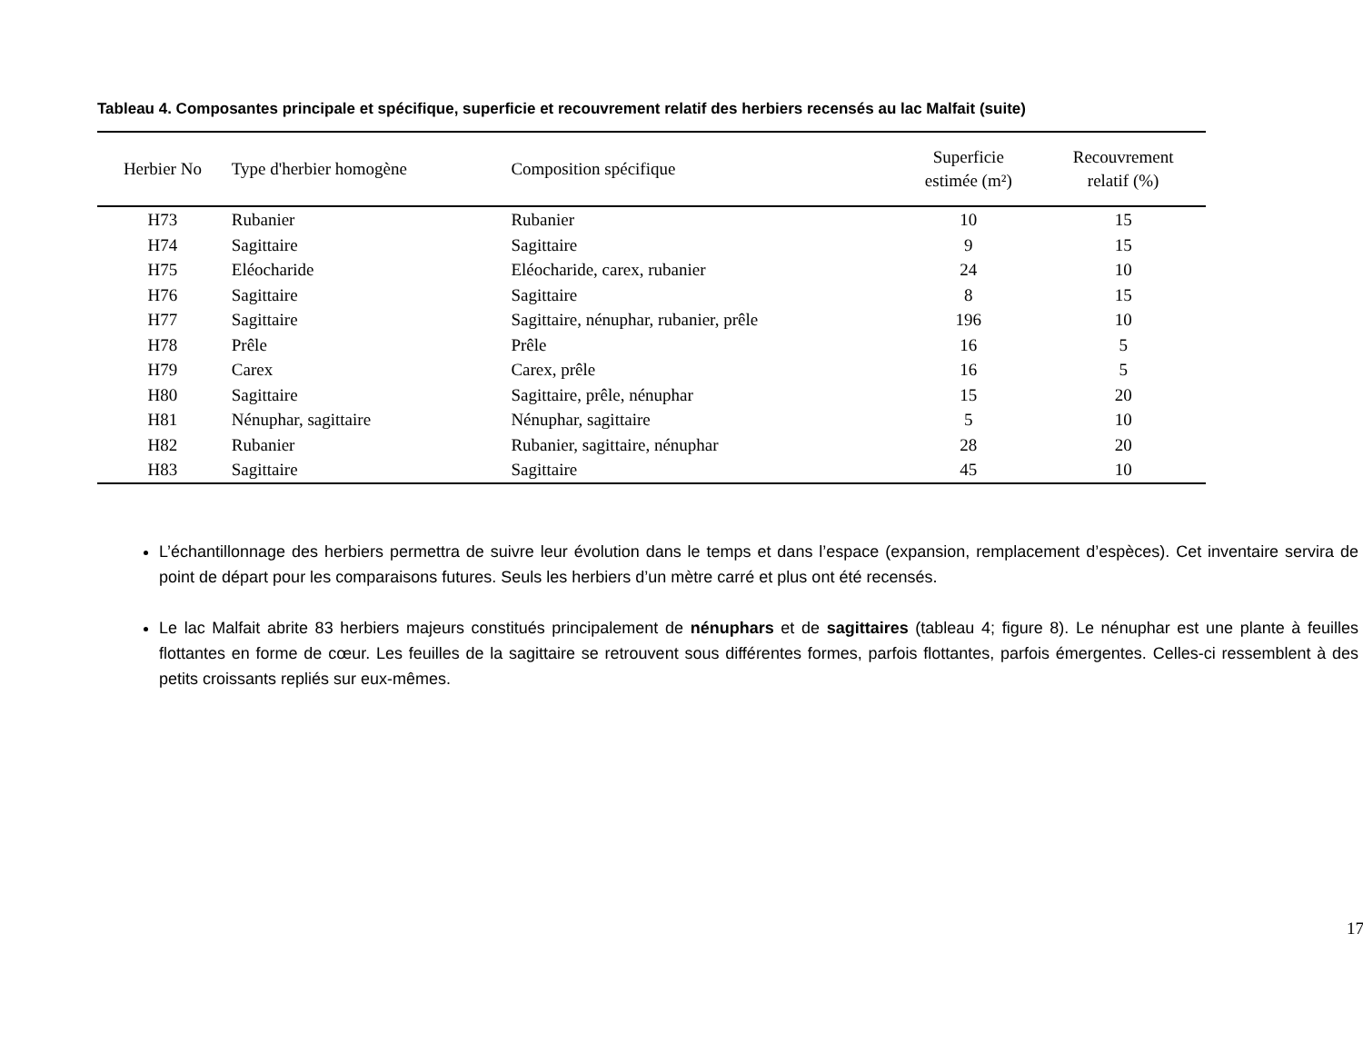Tableau 4. Composantes principale et spécifique, superficie et recouvrement relatif des herbiers recensés au lac Malfait (suite)
| Herbier No | Type d'herbier homogène | Composition spécifique | Superficie estimée (m²) | Recouvrement relatif (%) |
| --- | --- | --- | --- | --- |
| H73 | Rubanier | Rubanier | 10 | 15 |
| H74 | Sagittaire | Sagittaire | 9 | 15 |
| H75 | Eléocharide | Eléocharide, carex, rubanier | 24 | 10 |
| H76 | Sagittaire | Sagittaire | 8 | 15 |
| H77 | Sagittaire | Sagittaire, nénuphar, rubanier, prêle | 196 | 10 |
| H78 | Prêle | Prêle | 16 | 5 |
| H79 | Carex | Carex, prêle | 16 | 5 |
| H80 | Sagittaire | Sagittaire, prêle, nénuphar | 15 | 20 |
| H81 | Nénuphar, sagittaire | Nénuphar, sagittaire | 5 | 10 |
| H82 | Rubanier | Rubanier, sagittaire, nénuphar | 28 | 20 |
| H83 | Sagittaire | Sagittaire | 45 | 10 |
L’échantillonnage des herbiers permettra de suivre leur évolution dans le temps et dans l’espace (expansion, remplacement d’espèces). Cet inventaire servira de point de départ pour les comparaisons futures. Seuls les herbiers d’un mètre carré et plus ont été recensés.
Le lac Malfait abrite 83 herbiers majeurs constitués principalement de nénuphars et de sagittaires (tableau 4; figure 8). Le nénuphar est une plante à feuilles flottantes en forme de cœur. Les feuilles de la sagittaire se retrouvent sous différentes formes, parfois flottantes, parfois émergentes. Celles-ci ressemblent à des petits croissants repliés sur eux-mêmes.
17